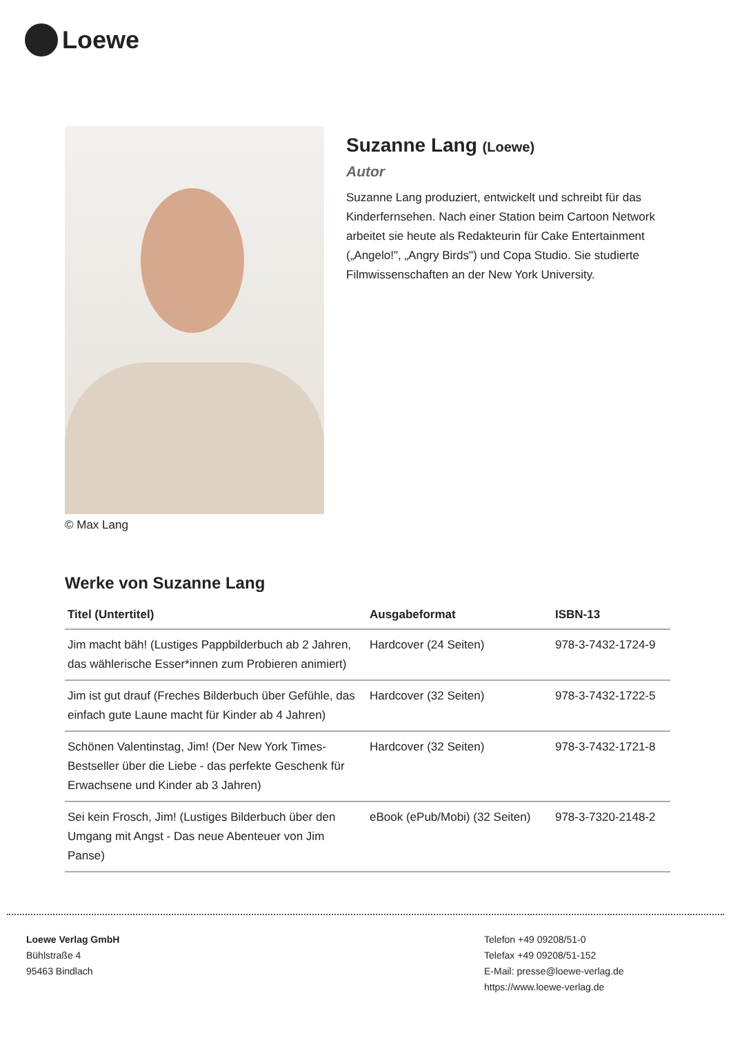Loewe
© Max Lang
Suzanne Lang (Loewe)
Autor
Suzanne Lang produziert, entwickelt und schreibt für das Kinderfernsehen. Nach einer Station beim Cartoon Network arbeitet sie heute als Redakteurin für Cake Entertainment („Angelo!", „Angry Birds") und Copa Studio. Sie studierte Filmwissenschaften an der New York University.
Werke von Suzanne Lang
| Titel (Untertitel) | Ausgabeformat | ISBN-13 |
| --- | --- | --- |
| Jim macht bäh! (Lustiges Pappbilderbuch ab 2 Jahren, das wählerische Esser*innen zum Probieren animiert) | Hardcover (24 Seiten) | 978-3-7432-1724-9 |
| Jim ist gut drauf (Freches Bilderbuch über Gefühle, das einfach gute Laune macht für Kinder ab 4 Jahren) | Hardcover (32 Seiten) | 978-3-7432-1722-5 |
| Schönen Valentinstag, Jim! (Der New York Times-Bestseller über die Liebe - das perfekte Geschenk für Erwachsene und Kinder ab 3 Jahren) | Hardcover (32 Seiten) | 978-3-7432-1721-8 |
| Sei kein Frosch, Jim! (Lustiges Bilderbuch über den Umgang mit Angst - Das neue Abenteuer von Jim Panse) | eBook (ePub/Mobi) (32 Seiten) | 978-3-7320-2148-2 |
Loewe Verlag GmbH
Bühlstraße 4
95463 Bindlach
Telefon +49 09208/51-0
Telefax +49 09208/51-152
E-Mail: presse@loewe-verlag.de
https://www.loewe-verlag.de